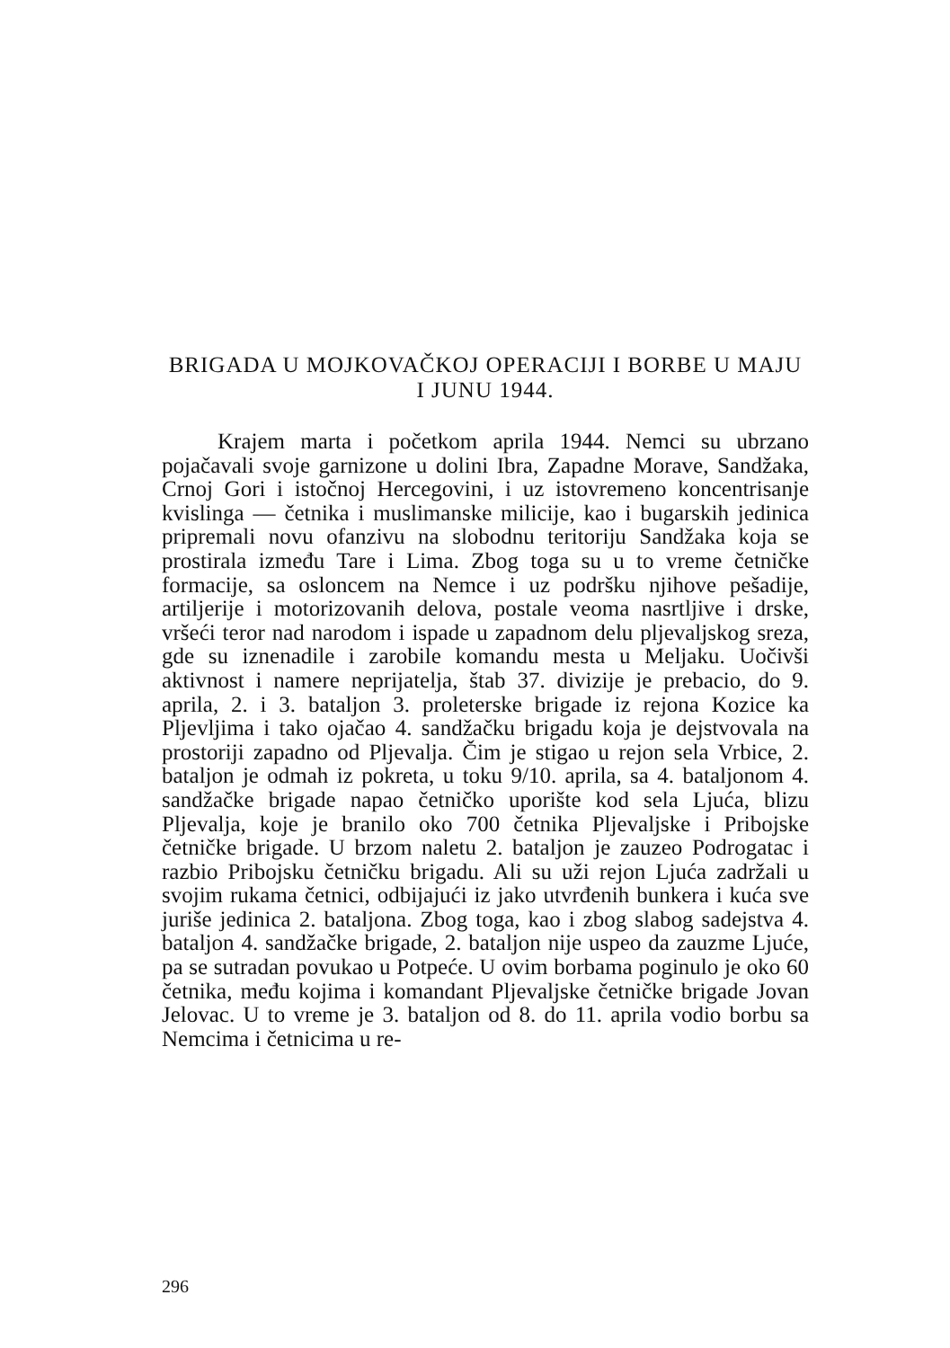BRIGADA U MOJKOVAČKOJ OPERACIJI I BORBE U MAJU I JUNU 1944.
Krajem marta i početkom aprila 1944. Nemci su ubrzano pojačavali svoje garnizone u dolini Ibra, Zapadne Morave, Sandžaka, Crnoj Gori i istočnoj Hercegovini, i uz istovremeno koncentrisanje kvislinga — četnika i muslimanske milicije, kao i bugarskih jedinica pripremali novu ofanzivu na slobodnu teritoriju Sandžaka koja se prostirala između Tare i Lima. Zbog toga su u to vreme četničke formacije, sa osloncem na Nemce i uz podršku njihove pešadije, artiljerije i motorizovanih delova, postale veoma nasrtljive i drske, vršeći teror nad narodom i ispade u zapadnom delu pljevaljskog sreza, gde su iznenadile i zarobile komandu mesta u Meljaku. Uočivši aktivnost i namere neprijatelja, štab 37. divizije je prebacio, do 9. aprila, 2. i 3. bataljon 3. proleterske brigade iz rejona Kozice ka Pljevljima i tako ojačao 4. sandžačku brigadu koja je dejstvovala na prostoriji zapadno od Pljevalja. Čim je stigao u rejon sela Vrbice, 2. bataljon je odmah iz pokreta, u toku 9/10. aprila, sa 4. bataljonom 4. sandžačke brigade napao četničko uporište kod sela Ljuća, blizu Pljevalja, koje je branilo oko 700 četnika Pljevaljske i Pribojske četničke brigade. U brzom naletu 2. bataljon je zauzeo Podrogatac i razbio Pribojsku četničku brigadu. Ali su uži rejon Ljuća zadržali u svojim rukama četnici, odbijajući iz jako utvrđenih bunkera i kuća sve juriše jedinica 2. bataljona. Zbog toga, kao i zbog slabog sadejstva 4. bataljon 4. sandžačke brigade, 2. bataljon nije uspeo da zauzme Ljuće, pa se sutradan povukao u Potpeće. U ovim borbama poginulo je oko 60 četnika, među kojima i komandant Pljevaljske četničke brigade Jovan Jelovac. U to vreme je 3. bataljon od 8. do 11. aprila vodio borbu sa Nemcima i četnicima u re-
296